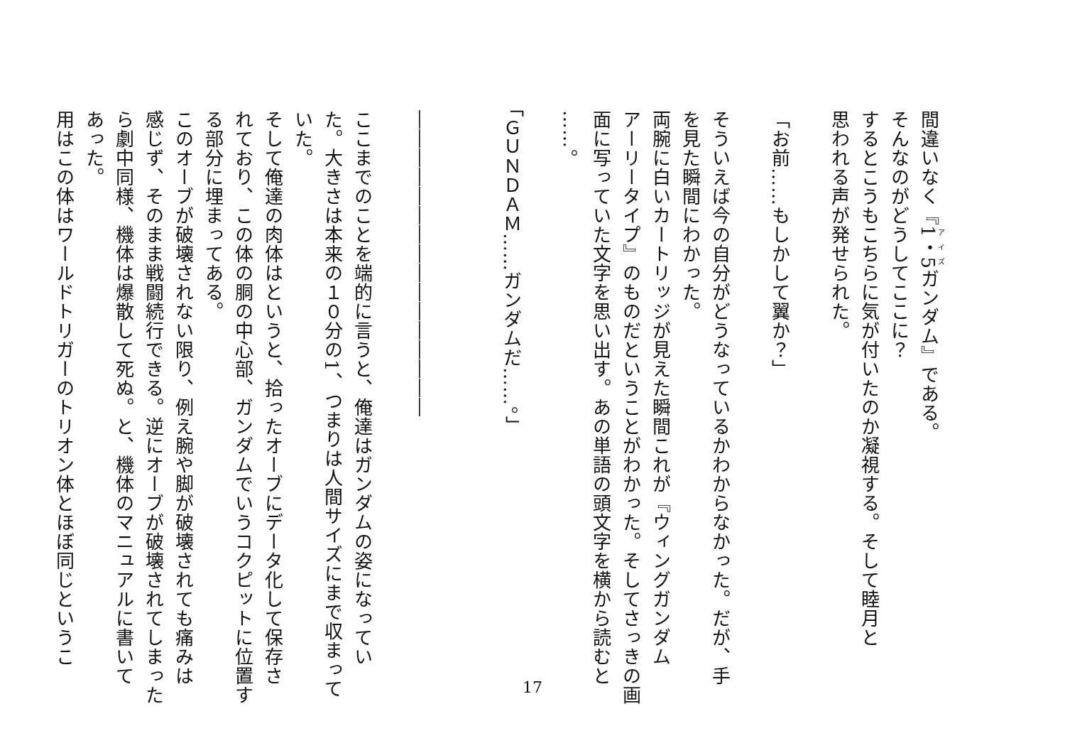間違いなく『1・5ガンダム』である。
そんなのがどうしてここに？
するとこうもこちらに気が付いたのか凝視する。そして睦月と
思われる声が発せられた。
「お前……もしかして翼か？」
そういえば今の自分がどうなっているかわからなかった。だが、手
を見た瞬間にわかった。
両腕に白いカートリッジが見えた瞬間これが『ウィングガンダム
アーリータイプ』のものだということがわかった。そしてさっきの画
面に写っていた文字を思い出す。あの単語の頭文字を横から読むと
……。
「ＧＵＮＤＡＭ……ガンダムだ……。」
――――――――――――――――
ここまでのことを端的に言うと、俺達はガンダムの姿になってい
た。大きさは本来の１０分の1、つまりは人間サイズにまで収まって
いた。
そして俺達の肉体はというと、拾ったオーブにデータ化して保存さ
れており、この体の胴の中心部、ガンダムでいうコクピットに位置す
る部分に埋まってある。
このオーブが破壊されない限り、例え腕や脚が破壊されても痛みは
感じず、そのまま戦闘続行できる。逆にオーブが破壊されてしまった
ら劇中同様、機体は爆散して死ぬ。と、機体のマニュアルに書いて
あった。
用はこの体はワールドトリガーのトリオン体とほぼ同じというこ
17